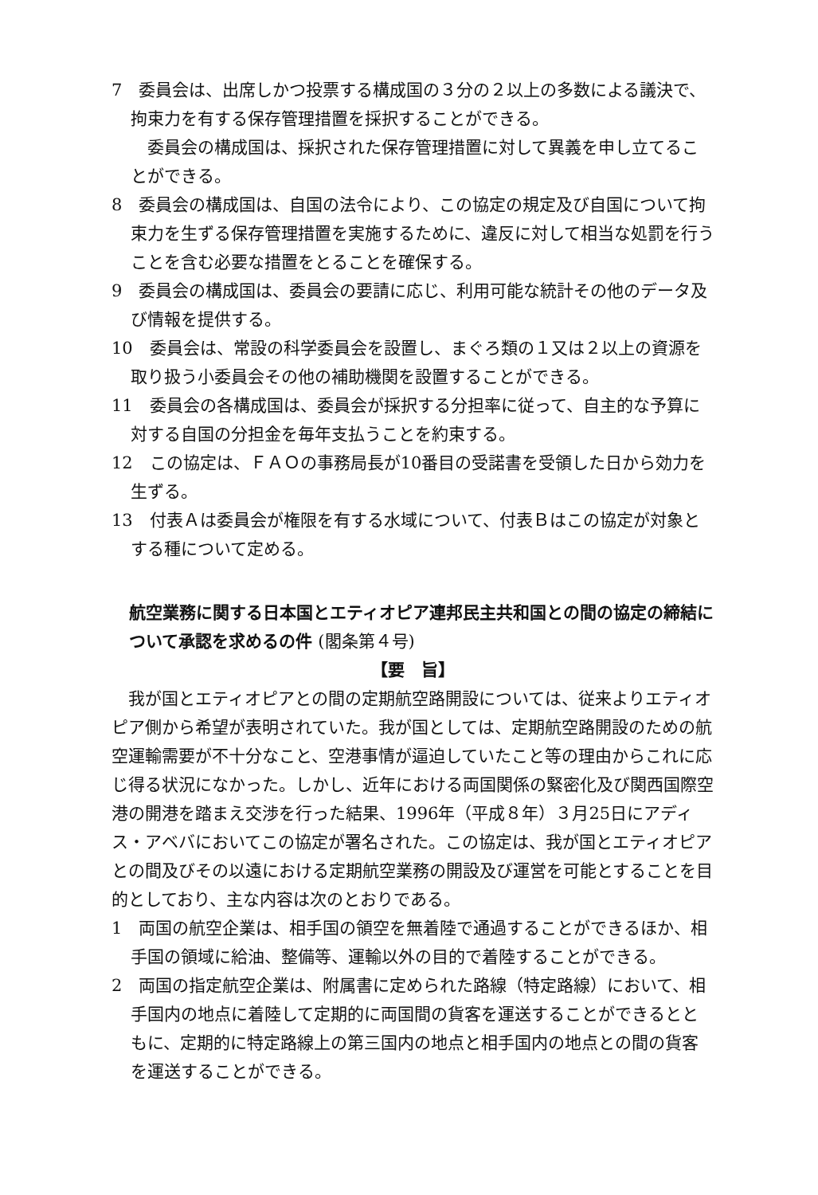7　委員会は、出席しかつ投票する構成国の３分の２以上の多数による議決で、拘束力を有する保存管理措置を採択することができる。
委員会の構成国は、採択された保存管理措置に対して異義を申し立てることができる。
8　委員会の構成国は、自国の法令により、この協定の規定及び自国について拘束力を生ずる保存管理措置を実施するために、違反に対して相当な処罰を行うことを含む必要な措置をとることを確保する。
9　委員会の構成国は、委員会の要請に応じ、利用可能な統計その他のデータ及び情報を提供する。
10　委員会は、常設の科学委員会を設置し、まぐろ類の１又は２以上の資源を取り扱う小委員会その他の補助機関を設置することができる。
11　委員会の各構成国は、委員会が採択する分担率に従って、自主的な予算に対する自国の分担金を毎年支払うことを約束する。
12　この協定は、ＦＡＯの事務局長が10番目の受諾書を受領した日から効力を生ずる。
13　付表Ａは委員会が権限を有する水域について、付表Ｂはこの協定が対象とする種について定める。
航空業務に関する日本国とエティオピア連邦民主共和国との間の協定の締結について承認を求めるの件 (閣条第４号)
【要　旨】
我が国とエティオピアとの間の定期航空路開設については、従来よりエティオピア側から希望が表明されていた。我が国としては、定期航空路開設のための航空運輸需要が不十分なこと、空港事情が逼迫していたこと等の理由からこれに応じ得る状況になかった。しかし、近年における両国関係の緊密化及び関西国際空港の開港を踏まえ交渉を行った結果、1996年（平成８年）３月25日にアディス・アベバにおいてこの協定が署名された。この協定は、我が国とエティオピアとの間及びその以遠における定期航空業務の開設及び運営を可能とすることを目的としており、主な内容は次のとおりである。
1　両国の航空企業は、相手国の領空を無着陸で通過することができるほか、相手国の領域に給油、整備等、運輸以外の目的で着陸することができる。
2　両国の指定航空企業は、附属書に定められた路線（特定路線）において、相手国内の地点に着陸して定期的に両国間の貨客を運送することができるとともに、定期的に特定路線上の第三国内の地点と相手国内の地点との間の貨客を運送することができる。